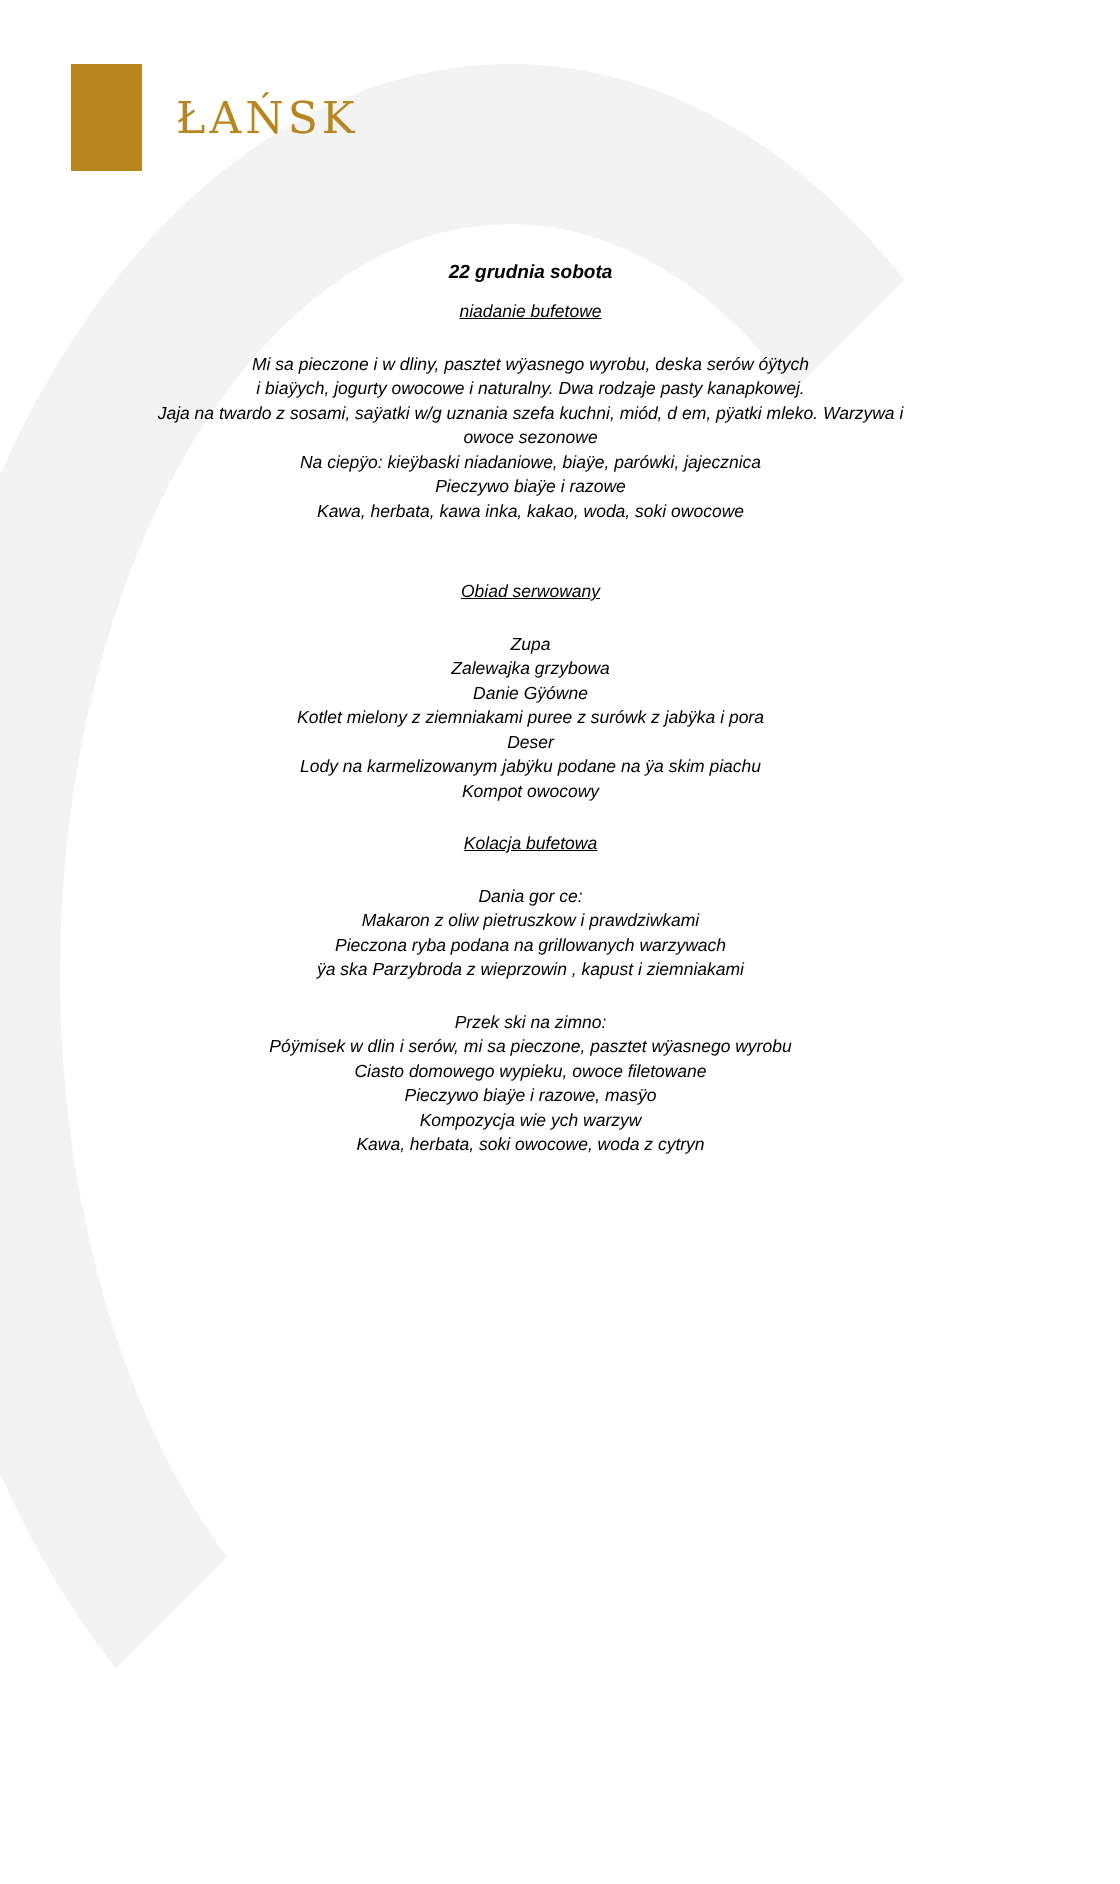ŁAŃSK
22 grudnia sobota
niadanie bufetowe
Mi sa pieczone i w dliny, pasztet wÿasnego wyrobu, deska serów óÿtych
i biaÿych, jogurty owocowe i naturalny. Dwa rodzaje pasty kanapkowej.
Jaja na twardo z sosami, saÿatki w/g uznania szefa kuchni, miód, d em, pÿatki mleko. Warzywa i
owoce sezonowe
Na ciepÿo: kieÿbaski niadaniowe, biaÿe, parówki, jajecznica
Pieczywo biaÿe i razowe
Kawa, herbata, kawa inka, kakao, woda, soki owocowe
Obiad serwowany
Zupa
Zalewajka grzybowa
Danie Gÿówne
Kotlet mielony z ziemniakami puree z surówk z jabÿka i pora
Deser
Lody na karmelizowanym jabÿku podane na ÿa skim piachu
Kompot owocowy
Kolacja bufetowa
Dania gor ce:
Makaron z oliw pietruszkow i prawdziwkami
Pieczona ryba podana na grillowanych warzywach
ÿa ska Parzybroda z wieprzowin , kapust i ziemniakami
Przek ski na zimno:
Póÿmisek w dlin i serów, mi sa pieczone, pasztet wÿasnego wyrobu
Ciasto domowego wypieku, owoce filetowane
Pieczywo biaÿe i razowe, masÿo
Kompozycja wie ych warzyw
Kawa, herbata, soki owocowe, woda z cytryn